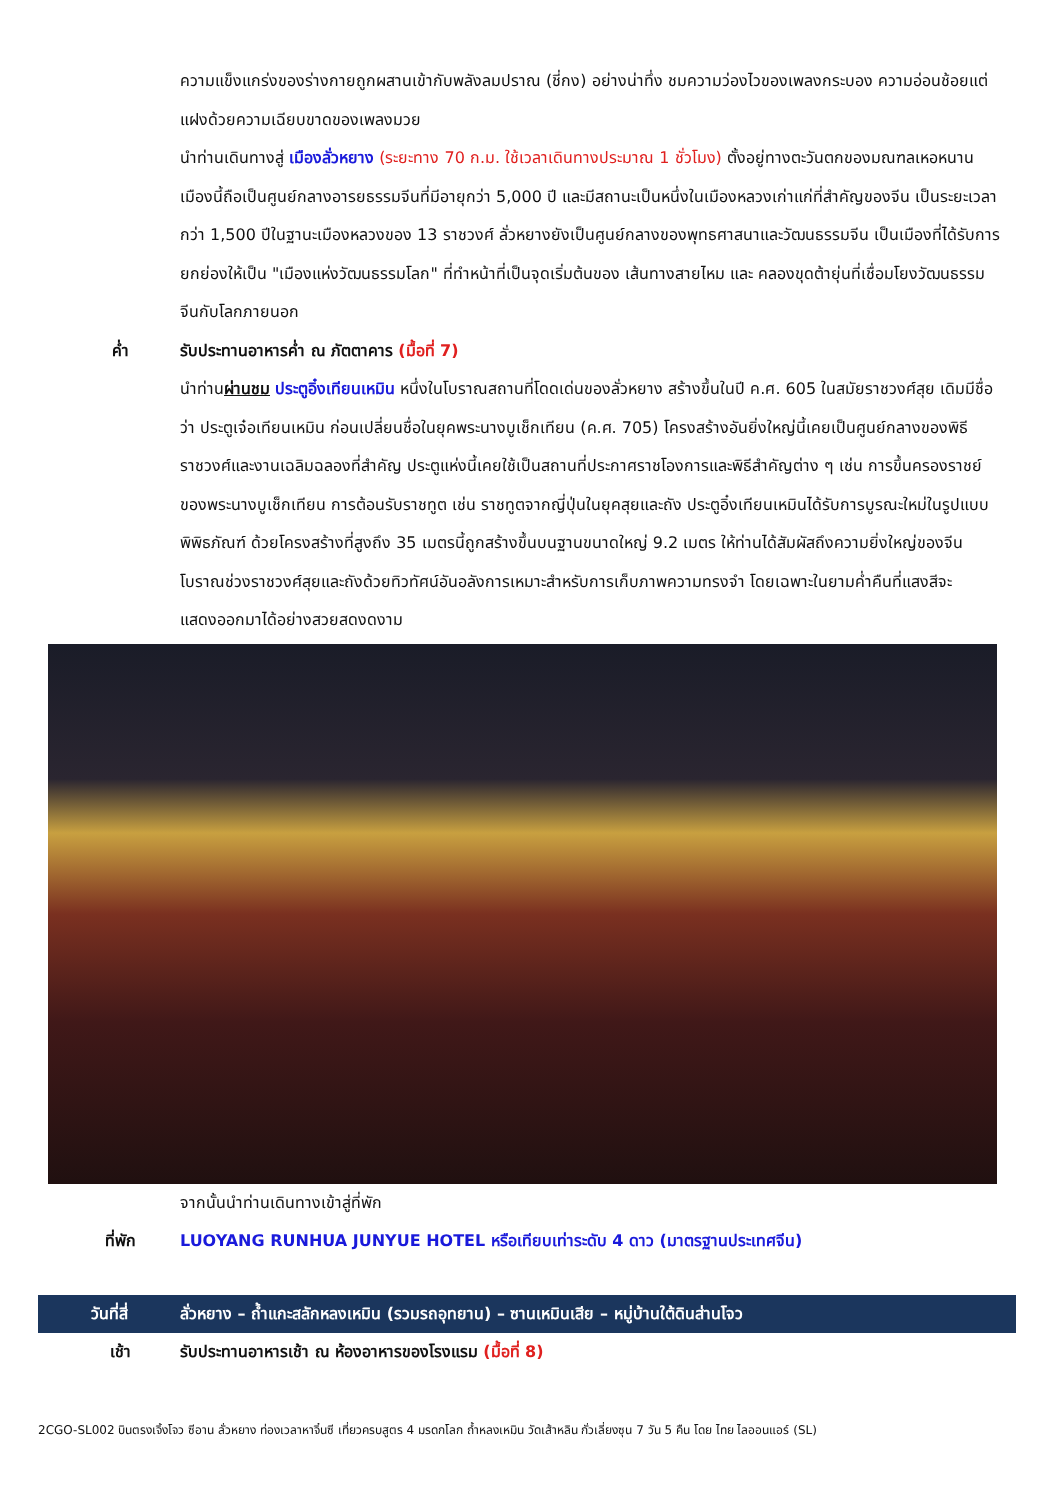ความแข็งแกร่งของร่างกายถูกผสานเข้ากับพลังลมปราณ (ชี่กง) อย่างน่าทึ่ง ชมความว่องไวของเพลงกระบอง ความอ่อนช้อยแต่แฝงด้วยความเฉียบขาดของเพลงมวย
นำท่านเดินทางสู่ เมืองลั่วหยาง (ระยะทาง 70 ก.ม. ใช้เวลาเดินทางประมาณ 1 ชั่วโมง) ตั้งอยู่ทางตะวันตกของมณฑลเหอหนาน เมืองนี้ถือเป็นศูนย์กลางอารยธรรมจีนที่มีอายุกว่า 5,000 ปี และมีสถานะเป็นหนึ่งในเมืองหลวงเก่าแก่ที่สำคัญของจีน เป็นระยะเวลากว่า 1,500 ปีในฐานะเมืองหลวงของ 13 ราชวงศ์ ลั่วหยางยังเป็นศูนย์กลางของพุทธศาสนาและวัฒนธรรมจีน เป็นเมืองที่ได้รับการยกย่องให้เป็น "เมืองแห่งวัฒนธรรมโลก" ที่ทำหน้าที่เป็นจุดเริ่มต้นของ เส้นทางสายไหม และ คลองขุดต้ายุ่นที่เชื่อมโยงวัฒนธรรมจีนกับโลกภายนอก
ค่ำ
รับประทานอาหารค่ำ ณ ภัตตาคาร (มื้อที่ 7)
นำท่านผ่านชม ประตูอิ๋งเทียนเหมิน หนึ่งในโบราณสถานที่โดดเด่นของลั่วหยาง สร้างขึ้นในปี ค.ศ. 605 ในสมัยราชวงศ์สุย เดิมมีชื่อว่า ประตูเจ๋อเทียนเหมิน ก่อนเปลี่ยนชื่อในยุคพระนางบูเช็กเทียน (ค.ศ. 705) โครงสร้างอันยิ่งใหญ่นี้เคยเป็นศูนย์กลางของพิธีราชวงศ์และงานเฉลิมฉลองที่สำคัญ ประตูแห่งนี้เคยใช้เป็นสถานที่ประกาศราชโองการและพิธีสำคัญต่าง ๆ เช่น การขึ้นครองราชย์ของพระนางบูเช็กเทียน การต้อนรับราชทูต เช่น ราชทูตจากญี่ปุ่นในยุคสุยและถัง ประตูอิ๋งเทียนเหมินได้รับการบูรณะใหม่ในรูปแบบพิพิธภัณฑ์ ด้วยโครงสร้างที่สูงถึง 35 เมตรนี้ถูกสร้างขึ้นบนฐานขนาดใหญ่ 9.2 เมตร ให้ท่านได้สัมผัสถึงความยิ่งใหญ่ของจีนโบราณช่วงราชวงศ์สุยและถังด้วยทิวทัศน์อันอลังการเหมาะสำหรับการเก็บภาพความทรงจำ โดยเฉพาะในยามค่ำคืนที่แสงสีจะแสดงออกมาได้อย่างสวยสดงดงาม
จากนั้นนำท่านเดินทางเข้าสู่ที่พัก
ที่พัก
LUOYANG RUNHUA JUNYUE HOTEL หรือเทียบเท่าระดับ 4 ดาว (มาตรฐานประเทศจีน)
วันที่สี่
ลั่วหยาง – ถ้ำแกะสลักหลงเหมิน (รวมรถอุทยาน) – ซานเหมินเสีย – หมู่บ้านใต้ดินส่านโจว
เช้า
รับประทานอาหารเช้า ณ ห้องอาหารของโรงแรม (มื้อที่ 8)
2CGO-SL002 บินตรงเจิ้งโจว ซีอาน ลั่วหยาง ท่องเวลาหาจิ๋นซี เที่ยวครบสูตร 4 มรดกโลก ถ้ำหลงเหมิน วัดเส้าหลิน กั่วเลี่ยงซุน 7 วัน 5 คืน โดย ไทย ไลออนแอร์ (SL)